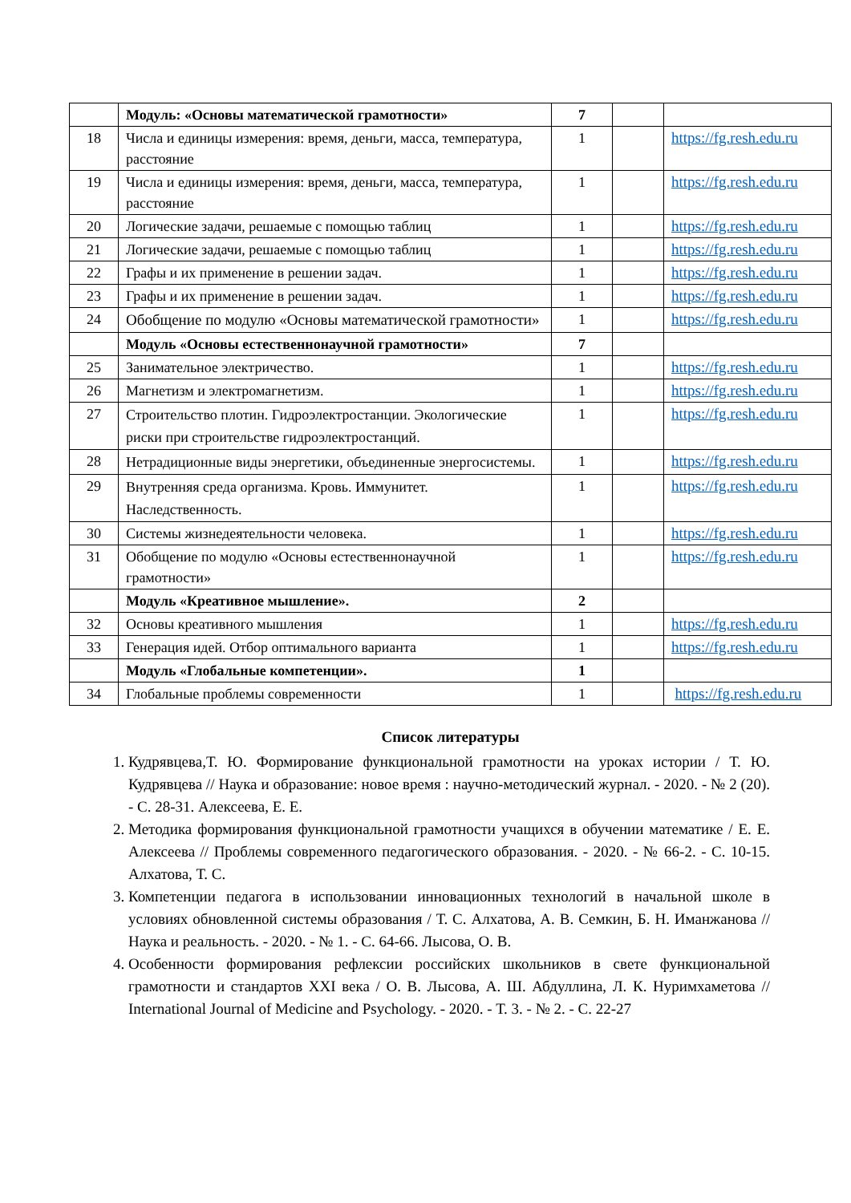| | Модуль: «Основы математической грамотности» | 7 | | |
| 18 | Числа и единицы измерения: время, деньги, масса, температура, расстояние | 1 | | https://fg.resh.edu.ru |
| 19 | Числа и единицы измерения: время, деньги, масса, температура, расстояние | 1 | | https://fg.resh.edu.ru |
| 20 | Логические задачи, решаемые с помощью таблиц | 1 | | https://fg.resh.edu.ru |
| 21 | Логические задачи, решаемые с помощью таблиц | 1 | | https://fg.resh.edu.ru |
| 22 | Графы и их применение в решении задач. | 1 | | https://fg.resh.edu.ru |
| 23 | Графы и их применение в решении задач. | 1 | | https://fg.resh.edu.ru |
| 24 | Обобщение по модулю «Основы математической грамотности» | 1 | | https://fg.resh.edu.ru |
| | Модуль «Основы естественнонаучной грамотности» | 7 | | |
| 25 | Занимательное электричество. | 1 | | https://fg.resh.edu.ru |
| 26 | Магнетизм и электромагнетизм. | 1 | | https://fg.resh.edu.ru |
| 27 | Строительство плотин. Гидроэлектростанции. Экологические риски при строительстве гидроэлектростанций. | 1 | | https://fg.resh.edu.ru |
| 28 | Нетрадиционные виды энергетики, объединенные энергосистемы. | 1 | | https://fg.resh.edu.ru |
| 29 | Внутренняя среда организма. Кровь. Иммунитет. Наследственность. | 1 | | https://fg.resh.edu.ru |
| 30 | Системы жизнедеятельности человека. | 1 | | https://fg.resh.edu.ru |
| 31 | Обобщение по модулю «Основы естественнонаучной грамотности» | 1 | | https://fg.resh.edu.ru |
| | Модуль «Креативное мышление». | 2 | | |
| 32 | Основы креативного мышления | 1 | | https://fg.resh.edu.ru |
| 33 | Генерация идей. Отбор оптимального варианта | 1 | | https://fg.resh.edu.ru |
| | Модуль «Глобальные компетенции». | 1 | | |
| 34 | Глобальные проблемы современности | 1 | | https://fg.resh.edu.ru |
Список литературы
1. Кудрявцева,Т. Ю. Формирование функциональной грамотности на уроках истории / Т. Ю. Кудрявцева // Наука и образование: новое время : научно-методический журнал. - 2020. - № 2 (20). - С. 28-31. Алексеева, Е. Е.
2. Методика формирования функциональной грамотности учащихся в обучении математике / Е. Е. Алексеева // Проблемы современного педагогического образования. - 2020. - № 66-2. - С. 10-15. Алхатова, Т. С.
3. Компетенции педагога в использовании инновационных технологий в начальной школе в условиях обновленной системы образования / Т. С. Алхатова, А. В. Семкин, Б. Н. Иманжанова // Наука и реальность. - 2020. - № 1. - С. 64-66. Лысова, О. В.
4. Особенности формирования рефлексии российских школьников в свете функциональной грамотности и стандартов XXI века / О. В. Лысова, А. Ш. Абдуллина, Л. К. Нуримхаметова // International Journal of Medicine and Psychology. - 2020. - Т. 3. - № 2. - С. 22-27